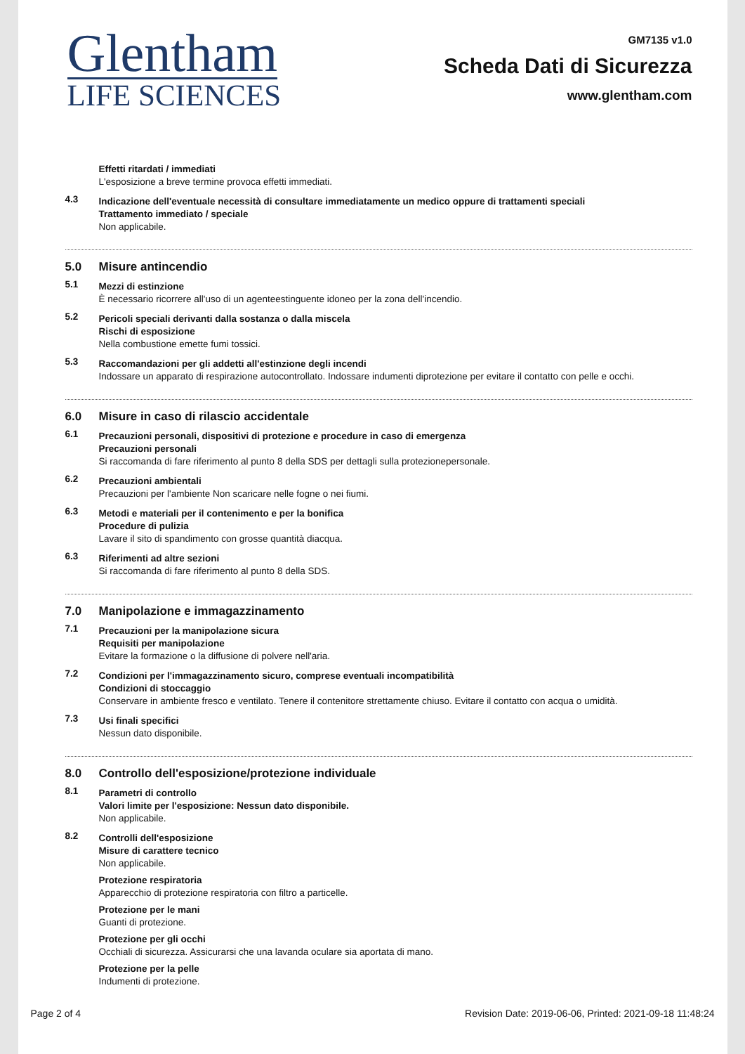Glentham
LIFE SCIENCES
GM7135 v1.0
Scheda Dati di Sicurezza
www.glentham.com
Effetti ritardati / immediati
L'esposizione a breve termine provoca effetti immediati.
4.3
Indicazione dell'eventuale necessità di consultare immediatamente un medico oppure di trattamenti speciali
Trattamento immediato / speciale
Non applicabile.
5.0 Misure antincendio
5.1
Mezzi di estinzione
È necessario ricorrere all'uso di un agenteestinguente idoneo per la zona dell'incendio.
5.2
Pericoli speciali derivanti dalla sostanza o dalla miscela
Rischi di esposizione
Nella combustione emette fumi tossici.
5.3
Raccomandazioni per gli addetti all'estinzione degli incendi
Indossare un apparato di respirazione autocontrollato. Indossare indumenti diprotezione per evitare il contatto con pelle e occhi.
6.0 Misure in caso di rilascio accidentale
6.1
Precauzioni personali, dispositivi di protezione e procedure in caso di emergenza
Precauzioni personali
Si raccomanda di fare riferimento al punto 8 della SDS per dettagli sulla protezionepersonale.
6.2
Precauzioni ambientali
Precauzioni per l'ambiente Non scaricare nelle fogne o nei fiumi.
6.3
Metodi e materiali per il contenimento e per la bonifica
Procedure di pulizia
Lavare il sito di spandimento con grosse quantità diacqua.
6.3
Riferimenti ad altre sezioni
Si raccomanda di fare riferimento al punto 8 della SDS.
7.0 Manipolazione e immagazzinamento
7.1
Precauzioni per la manipolazione sicura
Requisiti per manipolazione
Evitare la formazione o la diffusione di polvere nell'aria.
7.2
Condizioni per l'immagazzinamento sicuro, comprese eventuali incompatibilità
Condizioni di stoccaggio
Conservare in ambiente fresco e ventilato. Tenere il contenitore strettamente chiuso. Evitare il contatto con acqua o umidità.
7.3
Usi finali specifici
Nessun dato disponibile.
8.0 Controllo dell'esposizione/protezione individuale
8.1
Parametri di controllo
Valori limite per l'esposizione: Nessun dato disponibile.
Non applicabile.
8.2
Controlli dell'esposizione
Misure di carattere tecnico
Non applicabile.
Protezione respiratoria
Apparecchio di protezione respiratoria con filtro a particelle.
Protezione per le mani
Guanti di protezione.
Protezione per gli occhi
Occhiali di sicurezza. Assicurarsi che una lavanda oculare sia aportata di mano.
Protezione per la pelle
Indumenti di protezione.
Page 2 of 4 Revision Date: 2019-06-06, Printed: 2021-09-18 11:48:24